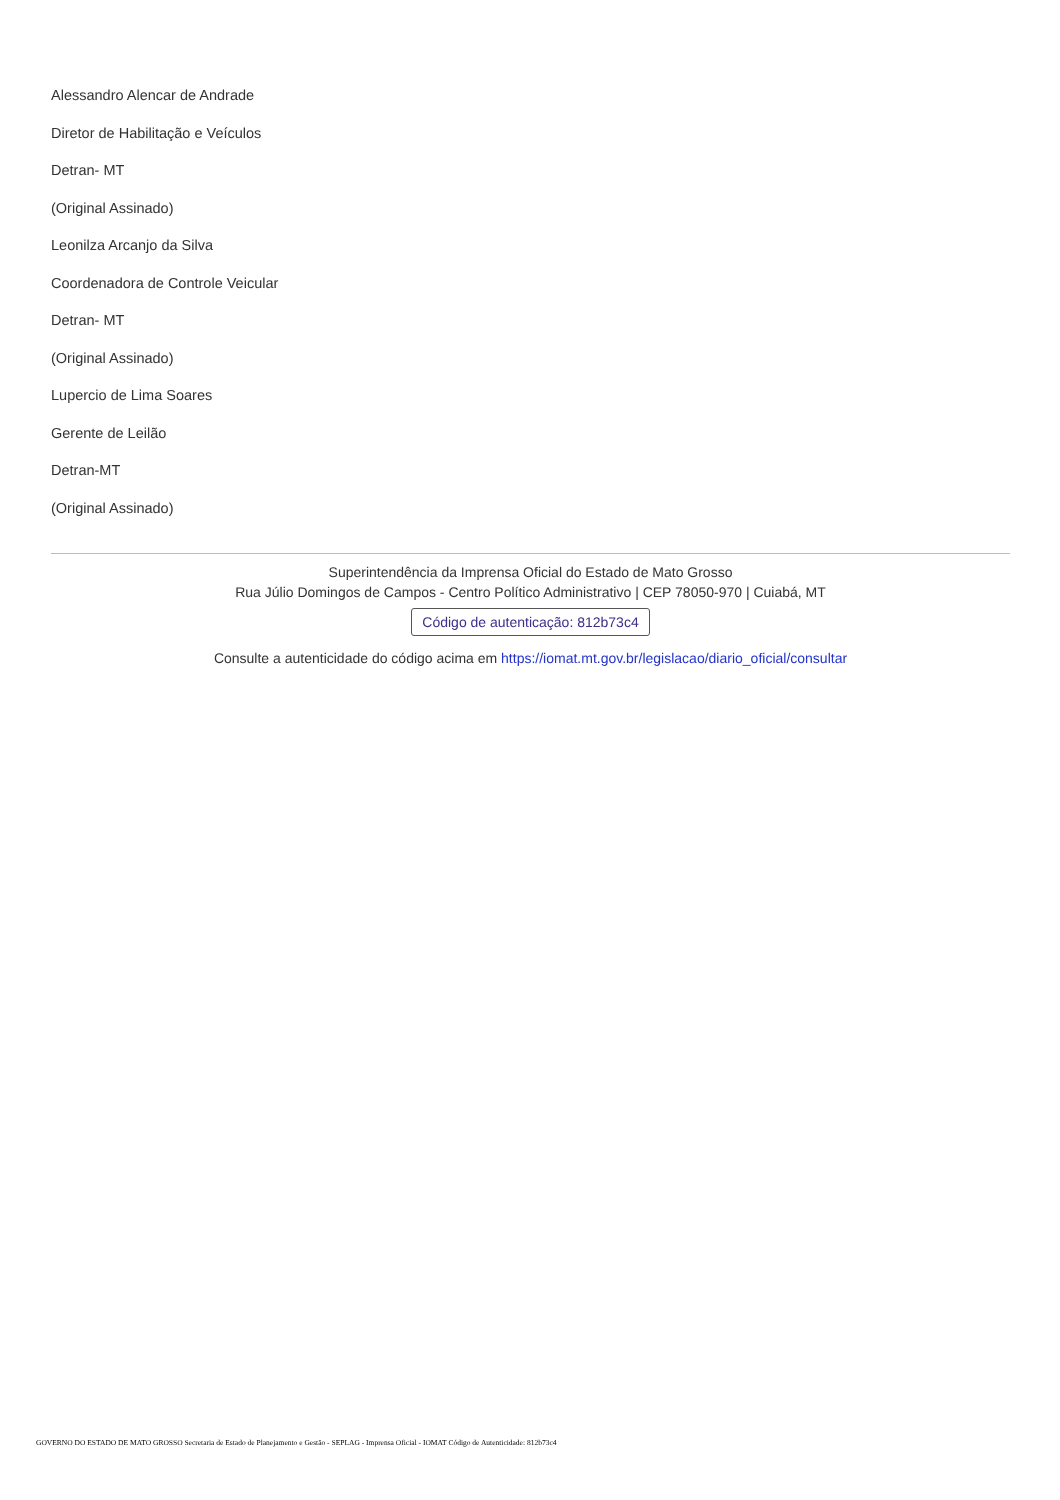Alessandro Alencar de Andrade
Diretor de Habilitação e Veículos
Detran- MT
(Original Assinado)
Leonilza Arcanjo da Silva
Coordenadora de Controle Veicular
Detran- MT
(Original Assinado)
Lupercio de Lima Soares
Gerente de Leilão
Detran-MT
(Original Assinado)
Superintendência da Imprensa Oficial do Estado de Mato Grosso
Rua Júlio Domingos de Campos - Centro Político Administrativo | CEP 78050-970 | Cuiabá, MT
Código de autenticação: 812b73c4
Consulte a autenticidade do código acima em https://iomat.mt.gov.br/legislacao/diario_oficial/consultar
GOVERNO DO ESTADO DE MATO GROSSO Secretaria de Estado de Planejamento e Gestão - SEPLAG - Imprensa Oficial - IOMAT Código de Autenticidade: 812b73c4